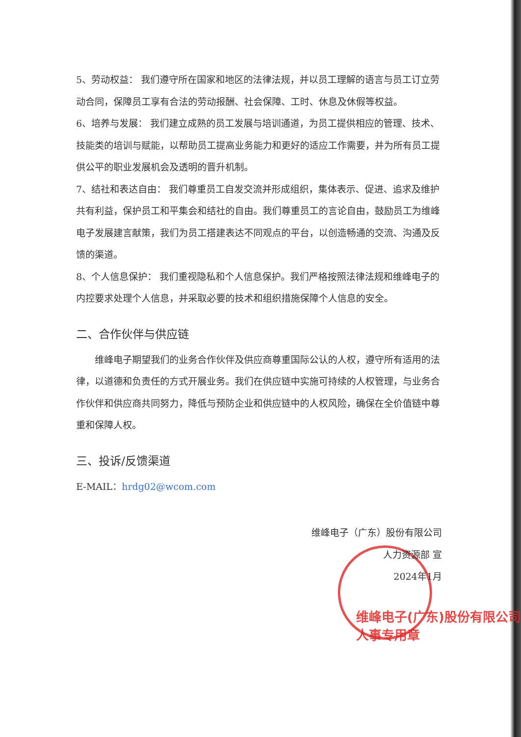5、劳动权益： 我们遵守所在国家和地区的法律法规，并以员工理解的语言与员工订立劳动合同，保障员工享有合法的劳动报酬、社会保障、工时、休息及休假等权益。
6、培养与发展： 我们建立成熟的员工发展与培训通道，为员工提供相应的管理、技术、 技能类的培训与赋能，以帮助员工提高业务能力和更好的适应工作需要，并为所有员工提供公平的职业发展机会及透明的晋升机制。
7、结社和表达自由： 我们尊重员工自发交流并形成组织，集体表示、促进、追求及维护共有利益，保护员工和平集会和结社的自由。我们尊重员工的言论自由，鼓励员工为维峰电子发展建言献策，我们为员工搭建表达不同观点的平台，以创造畅通的交流、沟通及反馈的渠道。
8、个人信息保护： 我们重视隐私和个人信息保护。我们严格按照法律法规和维峰电子的内控要求处理个人信息，并采取必要的技术和组织措施保障个人信息的安全。
二、合作伙伴与供应链
维峰电子期望我们的业务合作伙伴及供应商尊重国际公认的人权，遵守所有适用的法律，以道德和负责任的方式开展业务。我们在供应链中实施可持续的人权管理，与业务合作伙伴和供应商共同努力，降低与预防企业和供应链中的人权风险，确保在全价值链中尊重和保障人权。
三、投诉/反馈渠道
E-MAIL：hrdg02@wcom.com
维峰电子（广东）股份有限公司
人力资源部 宣
2024年1月
维峰电子(广东)股份有限公司 人事专用章